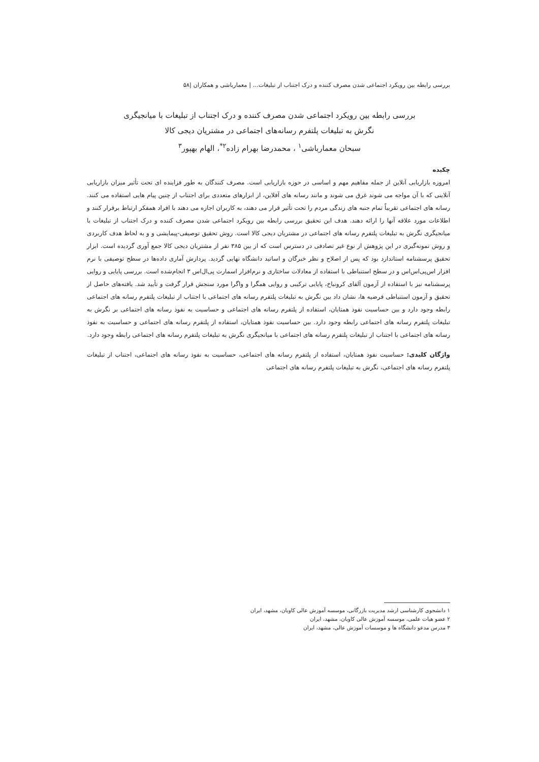بررسی رابطه بین رویکرد اجتماعی شدن مصرف کننده و درک اجتناب از تبلیغات... | معمارباشی و همکاران |۵۸
بررسی رابطه بین رویکرد اجتماعی شدن مصرف کننده و درک اجتناب از تبلیغات با میانجیگری
نگرش به تبلیغات پلتفرم رسانه‌های اجتماعی در مشتریان دیجی کالا
سبحان معمارباشی<sup>۱</sup> ، محمدرضا بهرام زاده<sup>۲*</sup>، الهام بهپور<sup>۳</sup>
چکیده
امروزه بازاریابی آنلاین از جمله مفاهیم مهم و اساسی در حوزه بازاریابی است. مصرف کنندگان به طور فزاینده ای تحت تأثیر میزان بازاریابی آنلاینی که با آن مواجه می شوند غرق می شوند و مانند رسانه های آفلاین، از ابزارهای متعددی برای اجتناب از چنین پیام هایی استفاده می کنند. رسانه های اجتماعی تقریباً تمام جنبه های زندگی مردم را تحت تأثیر قرار می دهند، به کاربران اجازه می دهند با افراد همفکر ارتباط برقرار کنند و اطلاعات مورد علاقه آنها را ارائه دهند. هدف این تحقیق بررسی رابطه بین رویکرد اجتماعی شدن مصرف کننده و درک اجتناب از تبلیغات با میانجیگری نگرش به تبلیغات پلتفرم رسانه های اجتماعی در مشتریان دیجی کالا است. روش تحقیق توصیفی-پیمایشی و و به لحاظ هدف کاربردی و روش نمونه‌گیری در این پژوهش از نوع غیر تصادفی در دسترس است که از بین ۳۸۵ نفر از مشتریان دیجی کالا جمع آوری گردیده است. ابزار تحقیق پرسشنامه استاندارد بود که پس از اصلاح و نظر خبرگان و اساتید دانشگاه نهایی گردید. پردازش آماری داده‌ها در سطح توصیفی با نرم افزار اس‌پی‌اس‌اس و در سطح استنباطی با استفاده از معادلات ساختاری و نرم‌افزار اسمارت پی‌ال‌اس ۳ انجام‌شده است. بررسی پایایی و روایی پرسشنامه نیز با استفاده از آزمون آلفای کرونباخ، پایایی ترکیبی و روایی همگرا و واگرا مورد سنجش قرار گرفت و تأیید شد. یافته‌های حاصل از تحقیق و آزمون استنباطی فرضیه ها، نشان داد بین نگرش به تبلیغات پلتفرم رسانه های اجتماعی با اجتناب از تبلیغات پلتفرم رسانه های اجتماعی رابطه وجود دارد و بین حساسیت نفوذ همتایان، استفاده از پلتفرم رسانه های اجتماعی و حساسیت به نفوذ رسانه های اجتماعی بر نگرش به تبلیغات پلتفرم رسانه های اجتماعی رابطه وجود دارد. بین حساسیت نفوذ همتایان، استفاده از پلتفرم رسانه های اجتماعی و حساسیت به نفوذ رسانه های اجتماعی با اجتناب از تبلیغات پلتفرم رسانه های اجتماعی با میانجیگری نگرش به تبلیغات پلتفرم رسانه های اجتماعی رابطه وجود دارد.
واژگان کلیدی: حساسیت نفوذ همتایان، استفاده از پلتفرم رسانه های اجتماعی، حساسیت به نفوذ رسانه های اجتماعی، اجتناب از تبلیغات پلتفرم رسانه های اجتماعی، نگرش به تبلیغات پلتفرم رسانه های اجتماعی
۱ دانشجوی کارشناسی ارشد مدیریت بازرگانی، موسسه آموزش عالی کاویان، مشهد، ایران
۲ عضو هیات علمی، موسسه آموزش عالی کاویان، مشهد، ایران
۳ مدرس مدعو دانشگاه ها و موسسات آموزش عالی، مشهد، ایران